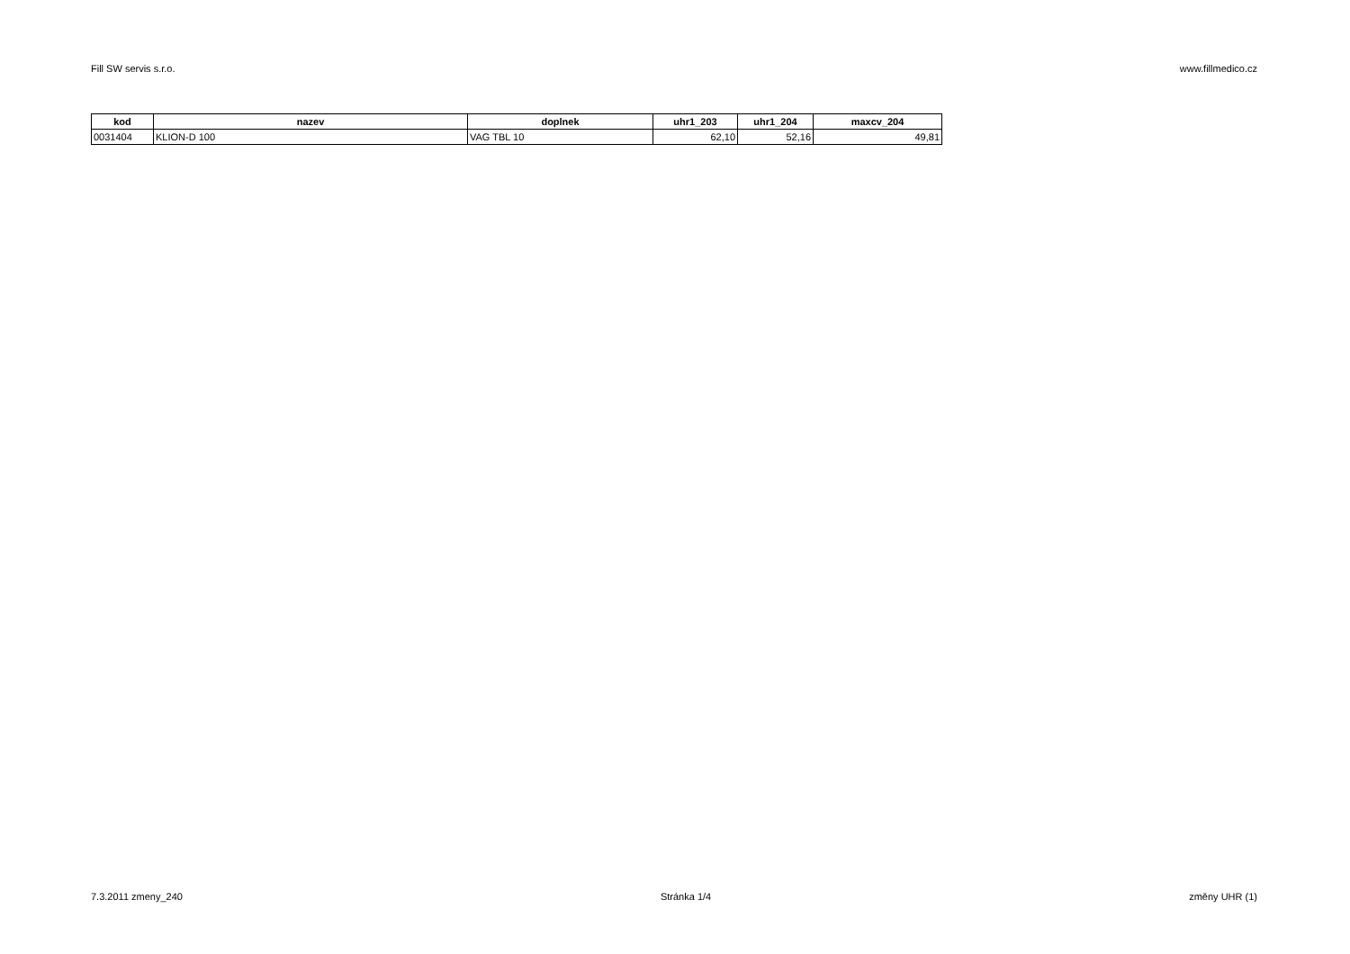Fill SW servis s.r.o. www.fillmedico.cz
| kod | nazev | doplnek | uhr1_203 | uhr1_204 | maxcv_204 |
| --- | --- | --- | --- | --- | --- |
| 0031404 | KLION-D 100 | VAG TBL 10 | 62,10 | 52,16 | 49,81 |
7.3.2011 zmeny_240 Stránka 1/4 změny UHR (1)